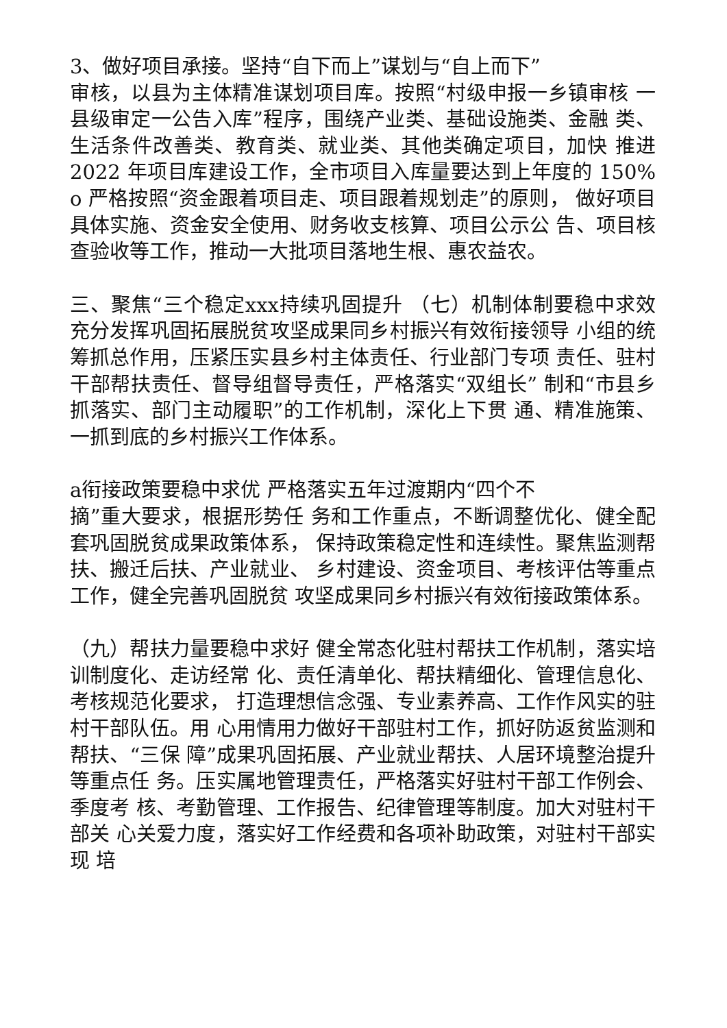3、做好项目承接。坚持“自下而上”谋划与“自上而下”
审核，以县为主体精准谋划项目库。按照“村级申报一乡镇审核 一县级审定一公告入库”程序，围绕产业类、基础设施类、金融 类、生活条件改善类、教育类、就业类、其他类确定项目，加快 推进 2022 年项目库建设工作，全市项目入库量要达到上年度的 150% o 严格按照“资金跟着项目走、项目跟着规划走”的原则， 做好项目具体实施、资金安全使用、财务收支核算、项目公示公 告、项目核查验收等工作，推动一大批项目落地生根、惠农益农。
三、聚焦“三个稳定xxx持续巩固提升 （七）机制体制要稳中求效 充分发挥巩固拓展脱贫攻坚成果同乡村振兴有效衔接领导 小组的统筹抓总作用，压紧压实县乡村主体责任、行业部门专项 责任、驻村干部帮扶责任、督导组督导责任，严格落实“双组长” 制和“市县乡抓落实、部门主动履职”的工作机制，深化上下贯 通、精准施策、一抓到底的乡村振兴工作体系。
a衔接政策要稳中求优 严格落实五年过渡期内“四个不
摘”重大要求，根据形势任 务和工作重点，不断调整优化、健全配套巩固脱贫成果政策体系， 保持政策稳定性和连续性。聚焦监测帮扶、搬迁后扶、产业就业、 乡村建设、资金项目、考核评估等重点工作，健全完善巩固脱贫 攻坚成果同乡村振兴有效衔接政策体系。
（九）帮扶力量要稳中求好 健全常态化驻村帮扶工作机制，落实培训制度化、走访经常 化、责任清单化、帮扶精细化、管理信息化、考核规范化要求， 打造理想信念强、专业素养高、工作作风实的驻村干部队伍。用 心用情用力做好干部驻村工作，抓好防返贫监测和帮扶、“三保 障”成果巩固拓展、产业就业帮扶、人居环境整治提升等重点任 务。压实属地管理责任，严格落实好驻村干部工作例会、季度考 核、考勤管理、工作报告、纪律管理等制度。加大对驻村干部关 心关爱力度，落实好工作经费和各项补助政策，对驻村干部实现 培